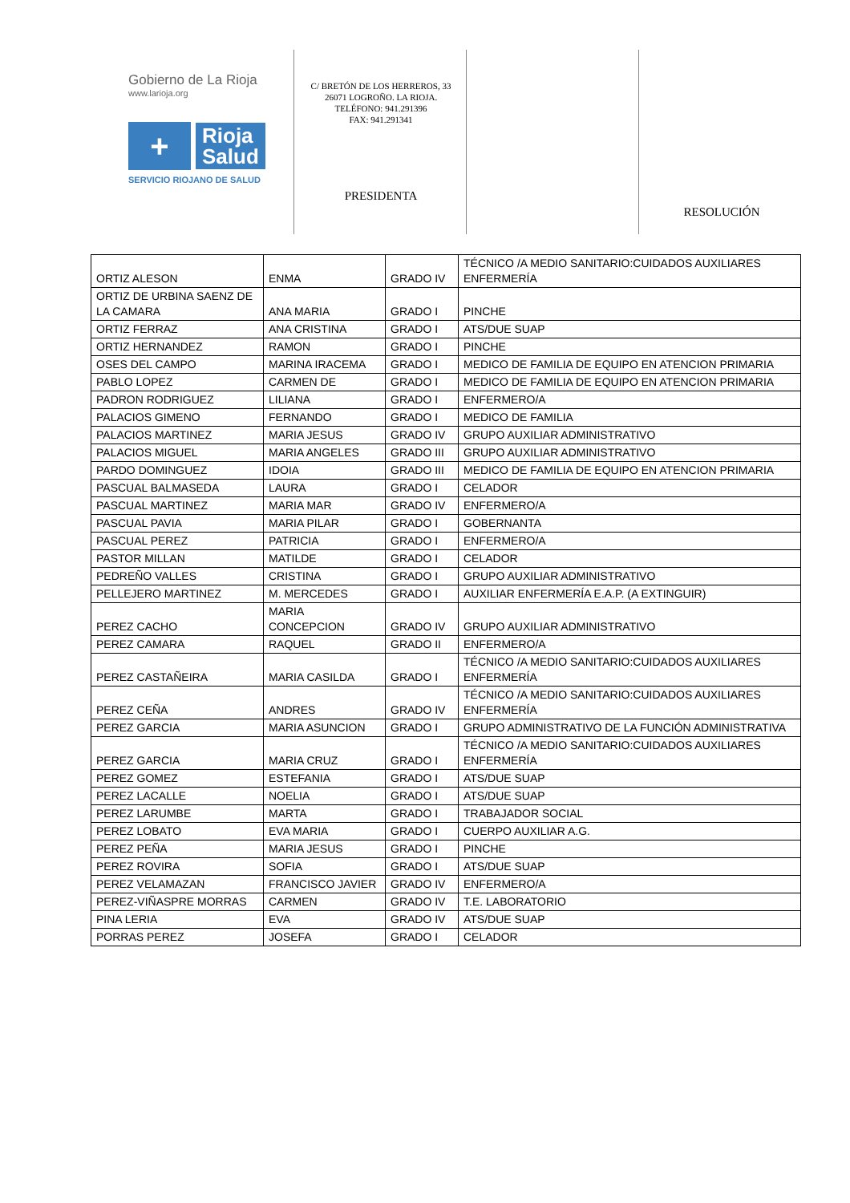Gobierno de La Rioja
www.larioja.org
+
Rioja
Salud
SERVICIO RIOJANO DE SALUD
C/ BRETÓN DE LOS HERREROS, 33
26071 LOGROÑO. LA RIOJA.
TELÉFONO: 941.291396
FAX: 941.291341
PRESIDENTA
RESOLUCIÓN
| ORTIZ ALESON | ENMA | GRADO IV | TÉCNICO /A MEDIO SANITARIO:CUIDADOS AUXILIARES ENFERMERÍA |
| ORTIZ DE URBINA SAENZ DE LA CAMARA | ANA MARIA | GRADO I | PINCHE |
| ORTIZ FERRAZ | ANA CRISTINA | GRADO I | ATS/DUE SUAP |
| ORTIZ HERNANDEZ | RAMON | GRADO I | PINCHE |
| OSES DEL CAMPO | MARINA IRACEMA | GRADO I | MEDICO DE FAMILIA DE EQUIPO EN ATENCION PRIMARIA |
| PABLO LOPEZ | CARMEN DE | GRADO I | MEDICO DE FAMILIA DE EQUIPO EN ATENCION PRIMARIA |
| PADRON RODRIGUEZ | LILIANA | GRADO I | ENFERMERO/A |
| PALACIOS GIMENO | FERNANDO | GRADO I | MEDICO DE FAMILIA |
| PALACIOS MARTINEZ | MARIA JESUS | GRADO IV | GRUPO AUXILIAR ADMINISTRATIVO |
| PALACIOS MIGUEL | MARIA ANGELES | GRADO III | GRUPO AUXILIAR ADMINISTRATIVO |
| PARDO DOMINGUEZ | IDOIA | GRADO III | MEDICO DE FAMILIA DE EQUIPO EN ATENCION PRIMARIA |
| PASCUAL BALMASEDA | LAURA | GRADO I | CELADOR |
| PASCUAL MARTINEZ | MARIA MAR | GRADO IV | ENFERMERO/A |
| PASCUAL PAVIA | MARIA PILAR | GRADO I | GOBERNANTA |
| PASCUAL PEREZ | PATRICIA | GRADO I | ENFERMERO/A |
| PASTOR MILLAN | MATILDE | GRADO I | CELADOR |
| PEDREÑO VALLES | CRISTINA | GRADO I | GRUPO AUXILIAR ADMINISTRATIVO |
| PELLEJERO MARTINEZ | M. MERCEDES | GRADO I | AUXILIAR ENFERMERÍA E.A.P. (A EXTINGUIR) |
| PEREZ CACHO | MARIA CONCEPCION | GRADO IV | GRUPO AUXILIAR ADMINISTRATIVO |
| PEREZ CAMARA | RAQUEL | GRADO II | ENFERMERO/A |
| PEREZ CASTAÑEIRA | MARIA CASILDA | GRADO I | TÉCNICO /A MEDIO SANITARIO:CUIDADOS AUXILIARES ENFERMERÍA |
| PEREZ CEÑA | ANDRES | GRADO IV | TÉCNICO /A MEDIO SANITARIO:CUIDADOS AUXILIARES ENFERMERÍA |
| PEREZ GARCIA | MARIA ASUNCION | GRADO I | GRUPO ADMINISTRATIVO DE LA FUNCIÓN ADMINISTRATIVA |
| PEREZ GARCIA | MARIA CRUZ | GRADO I | TÉCNICO /A MEDIO SANITARIO:CUIDADOS AUXILIARES ENFERMERÍA |
| PEREZ GOMEZ | ESTEFANIA | GRADO I | ATS/DUE SUAP |
| PEREZ LACALLE | NOELIA | GRADO I | ATS/DUE SUAP |
| PEREZ LARUMBE | MARTA | GRADO I | TRABAJADOR SOCIAL |
| PEREZ LOBATO | EVA MARIA | GRADO I | CUERPO AUXILIAR A.G. |
| PEREZ PEÑA | MARIA JESUS | GRADO I | PINCHE |
| PEREZ ROVIRA | SOFIA | GRADO I | ATS/DUE SUAP |
| PEREZ VELAMAZAN | FRANCISCO JAVIER | GRADO IV | ENFERMERO/A |
| PEREZ-VIÑASPRE MORRAS | CARMEN | GRADO IV | T.E. LABORATORIO |
| PINA LERIA | EVA | GRADO IV | ATS/DUE SUAP |
| PORRAS PEREZ | JOSEFA | GRADO I | CELADOR |